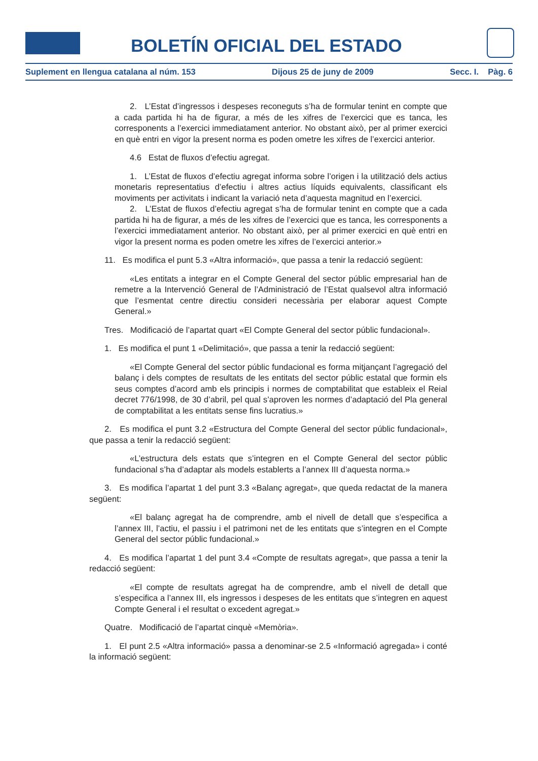BOLETÍN OFICIAL DEL ESTADO
Suplement en llengua catalana al núm. 153 Dijous 25 de juny de 2009 Secc. I. Pàg. 6
2. L’Estat d’ingressos i despeses reconeguts s’ha de formular tenint en compte que a cada partida hi ha de figurar, a més de les xifres de l’exercici que es tanca, les corresponents a l’exercici immediatament anterior. No obstant això, per al primer exercici en què entri en vigor la present norma es poden ometre les xifres de l’exercici anterior.
4.6 Estat de fluxos d’efectiu agregat.
1. L’Estat de fluxos d’efectiu agregat informa sobre l’origen i la utilització dels actius monetaris representatius d’efectiu i altres actius líquids equivalents, classificant els moviments per activitats i indicant la variació neta d’aquesta magnitud en l’exercici.
2. L’Estat de fluxos d’efectiu agregat s’ha de formular tenint en compte que a cada partida hi ha de figurar, a més de les xifres de l’exercici que es tanca, les corresponents a l’exercici immediatament anterior. No obstant això, per al primer exercici en què entri en vigor la present norma es poden ometre les xifres de l’exercici anterior.»
11. Es modifica el punt 5.3 «Altra informació», que passa a tenir la redacció següent:
«Les entitats a integrar en el Compte General del sector públic empresarial han de remetre a la Intervenció General de l’Administració de l’Estat qualsevol altra informació que l’esmentat centre directiu consideri necessària per elaborar aquest Compte General.»
Tres. Modificació de l’apartat quart «El Compte General del sector públic fundacional».
1. Es modifica el punt 1 «Delimitació», que passa a tenir la redacció següent:
«El Compte General del sector públic fundacional es forma mitjançant l’agregació del balanç i dels comptes de resultats de les entitats del sector públic estatal que formin els seus comptes d’acord amb els principis i normes de comptabilitat que estableix el Reial decret 776/1998, de 30 d’abril, pel qual s’aproven les normes d’adaptació del Pla general de comptabilitat a les entitats sense fins lucratius.»
2. Es modifica el punt 3.2 «Estructura del Compte General del sector públic fundacional», que passa a tenir la redacció següent:
«L’estructura dels estats que s’integren en el Compte General del sector públic fundacional s’ha d’adaptar als models establerts a l’annex III d’aquesta norma.»
3. Es modifica l’apartat 1 del punt 3.3 «Balanç agregat», que queda redactat de la manera següent:
«El balanç agregat ha de comprendre, amb el nivell de detall que s’especifica a l’annex III, l’actiu, el passiu i el patrimoni net de les entitats que s’integren en el Compte General del sector públic fundacional.»
4. Es modifica l’apartat 1 del punt 3.4 «Compte de resultats agregat», que passa a tenir la redacció següent:
«El compte de resultats agregat ha de comprendre, amb el nivell de detall que s’especifica a l’annex III, els ingressos i despeses de les entitats que s’integren en aquest Compte General i el resultat o excedent agregat.»
Quatre. Modificació de l’apartat cinquè «Memòria».
1. El punt 2.5 «Altra informació» passa a denominar-se 2.5 «Informació agregada» i conté la informació següent: